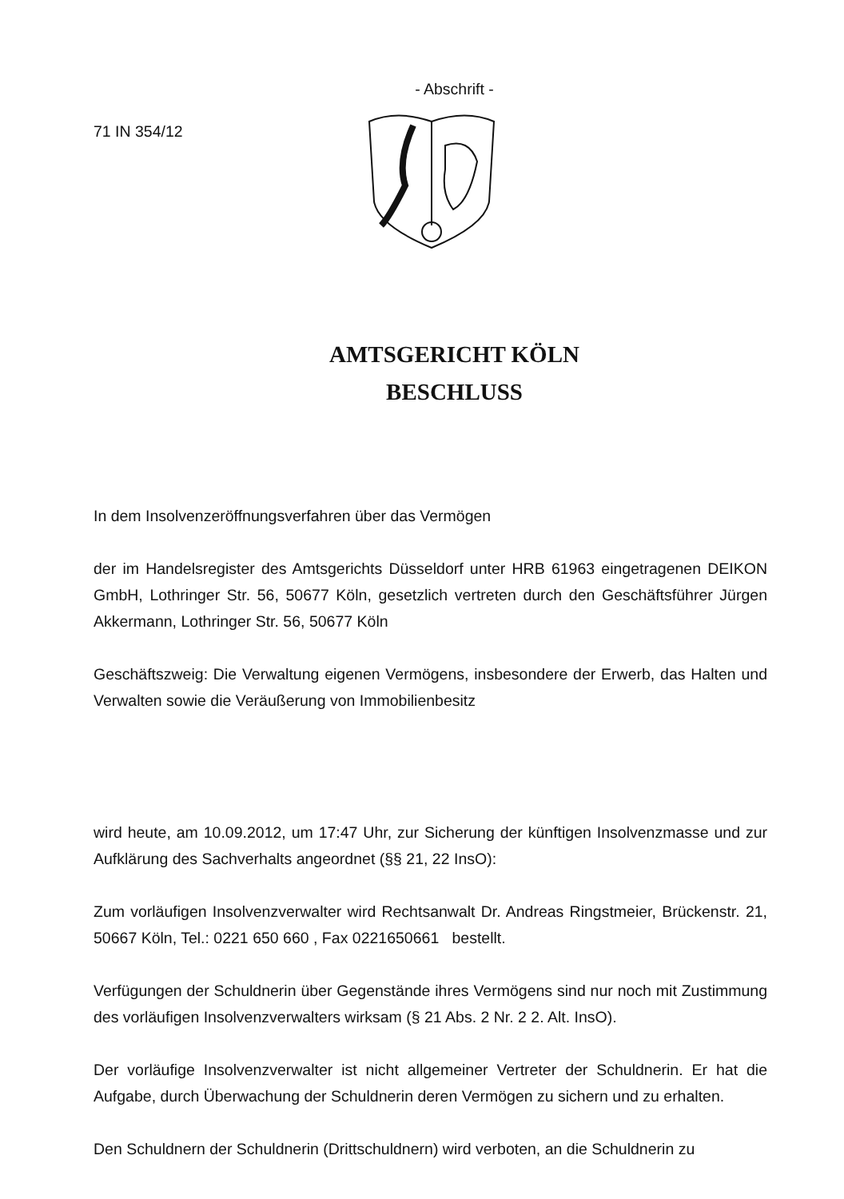- Abschrift -
71 IN 354/12
AMTSGERICHT KÖLN
BESCHLUSS
In dem Insolvenzeröffnungsverfahren über das Vermögen
der im Handelsregister des Amtsgerichts Düsseldorf unter HRB 61963 eingetragenen DEIKON GmbH, Lothringer Str. 56, 50677 Köln, gesetzlich vertreten durch den Geschäftsführer Jürgen Akkermann, Lothringer Str. 56, 50677 Köln
Geschäftszweig: Die Verwaltung eigenen Vermögens, insbesondere der Erwerb, das Halten und Verwalten sowie die Veräußerung von Immobilienbesitz
wird heute, am 10.09.2012, um 17:47 Uhr, zur Sicherung der künftigen Insolvenzmasse und zur Aufklärung des Sachverhalts angeordnet (§§ 21, 22 InsO):
Zum vorläufigen Insolvenzverwalter wird Rechtsanwalt Dr. Andreas Ringstmeier, Brückenstr. 21, 50667 Köln, Tel.: 0221 650 660 , Fax 0221650661 bestellt.
Verfügungen der Schuldnerin über Gegenstände ihres Vermögens sind nur noch mit Zustimmung des vorläufigen Insolvenzverwalters wirksam (§ 21 Abs. 2 Nr. 2 2. Alt. InsO).
Der vorläufige Insolvenzverwalter ist nicht allgemeiner Vertreter der Schuldnerin. Er hat die Aufgabe, durch Überwachung der Schuldnerin deren Vermögen zu sichern und zu erhalten.
Den Schuldnern der Schuldnerin (Drittschuldnern) wird verboten, an die Schuldnerin zu